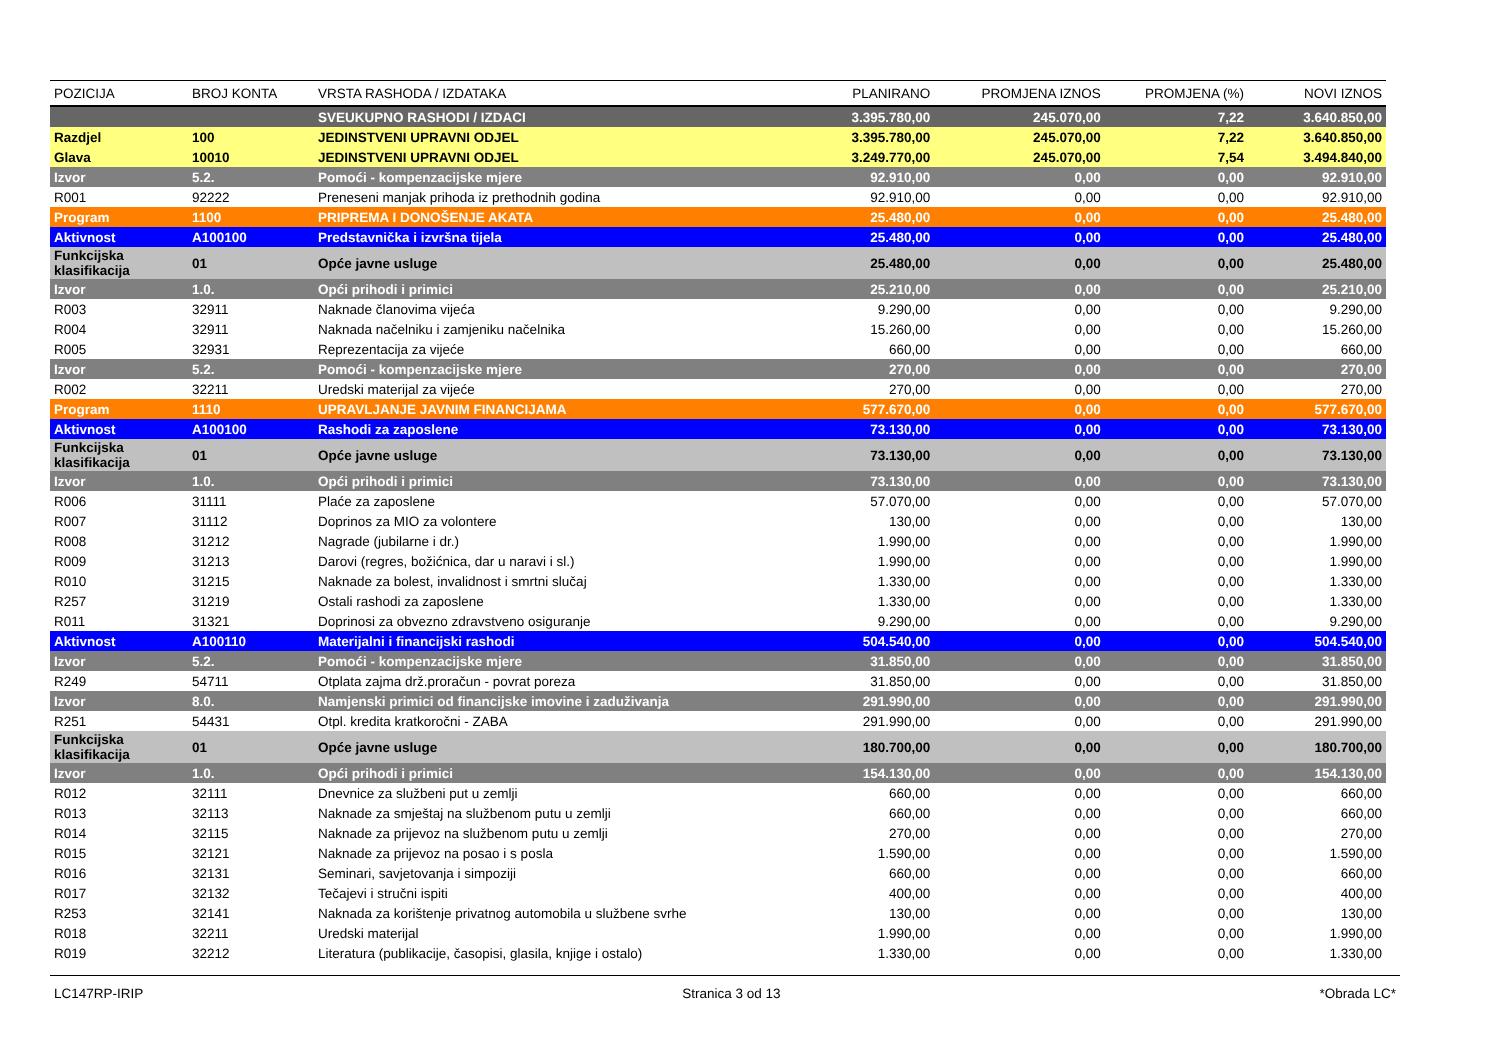| POZICIJA | BROJ KONTA | VRSTA RASHODA / IZDATAKA | PLANIRANO | PROMJENA IZNOS | PROMJENA (%) | NOVI IZNOS |
| --- | --- | --- | --- | --- | --- | --- |
| | | SVEUKUPNO RASHODI / IZDACI | 3.395.780,00 | 245.070,00 | 7,22 | 3.640.850,00 |
| Razdjel | 100 | JEDINSTVENI UPRAVNI ODJEL | 3.395.780,00 | 245.070,00 | 7,22 | 3.640.850,00 |
| Glava | 10010 | JEDINSTVENI UPRAVNI ODJEL | 3.249.770,00 | 245.070,00 | 7,54 | 3.494.840,00 |
| Izvor | 5.2. | Pomoći - kompenzacijske mjere | 92.910,00 | 0,00 | 0,00 | 92.910,00 |
| R001 | 92222 | Preneseni manjak prihoda iz prethodnih godina | 92.910,00 | 0,00 | 0,00 | 92.910,00 |
| Program | 1100 | PRIPREMA I DONOŠENJE AKATA | 25.480,00 | 0,00 | 0,00 | 25.480,00 |
| Aktivnost | A100100 | Predstavnička i izvršna tijela | 25.480,00 | 0,00 | 0,00 | 25.480,00 |
| Funkcijska klasifikacija | 01 | Opće javne usluge | 25.480,00 | 0,00 | 0,00 | 25.480,00 |
| Izvor | 1.0. | Opći prihodi i primici | 25.210,00 | 0,00 | 0,00 | 25.210,00 |
| R003 | 32911 | Naknade članovima vijeća | 9.290,00 | 0,00 | 0,00 | 9.290,00 |
| R004 | 32911 | Naknada načelniku i zamjeniku načelnika | 15.260,00 | 0,00 | 0,00 | 15.260,00 |
| R005 | 32931 | Reprezentacija za vijeće | 660,00 | 0,00 | 0,00 | 660,00 |
| Izvor | 5.2. | Pomoći - kompenzacijske mjere | 270,00 | 0,00 | 0,00 | 270,00 |
| R002 | 32211 | Uredski materijal za vijeće | 270,00 | 0,00 | 0,00 | 270,00 |
| Program | 1110 | UPRAVLJANJE JAVNIM FINANCIJAMA | 577.670,00 | 0,00 | 0,00 | 577.670,00 |
| Aktivnost | A100100 | Rashodi za zaposlene | 73.130,00 | 0,00 | 0,00 | 73.130,00 |
| Funkcijska klasifikacija | 01 | Opće javne usluge | 73.130,00 | 0,00 | 0,00 | 73.130,00 |
| Izvor | 1.0. | Opći prihodi i primici | 73.130,00 | 0,00 | 0,00 | 73.130,00 |
| R006 | 31111 | Plaće za zaposlene | 57.070,00 | 0,00 | 0,00 | 57.070,00 |
| R007 | 31112 | Doprinos za MIO za volontere | 130,00 | 0,00 | 0,00 | 130,00 |
| R008 | 31212 | Nagrade (jubilarne i dr.) | 1.990,00 | 0,00 | 0,00 | 1.990,00 |
| R009 | 31213 | Darovi (regres, božićnica, dar u naravi i sl.) | 1.990,00 | 0,00 | 0,00 | 1.990,00 |
| R010 | 31215 | Naknade za bolest, invalidnost i smrtni slučaj | 1.330,00 | 0,00 | 0,00 | 1.330,00 |
| R257 | 31219 | Ostali rashodi za zaposlene | 1.330,00 | 0,00 | 0,00 | 1.330,00 |
| R011 | 31321 | Doprinosi za obvezno zdravstveno osiguranje | 9.290,00 | 0,00 | 0,00 | 9.290,00 |
| Aktivnost | A100110 | Materijalni i financijski rashodi | 504.540,00 | 0,00 | 0,00 | 504.540,00 |
| Izvor | 5.2. | Pomoći - kompenzacijske mjere | 31.850,00 | 0,00 | 0,00 | 31.850,00 |
| R249 | 54711 | Otplata zajma drž.proračun - povrat poreza | 31.850,00 | 0,00 | 0,00 | 31.850,00 |
| Izvor | 8.0. | Namjenski primici od financijske imovine i zaduživanja | 291.990,00 | 0,00 | 0,00 | 291.990,00 |
| R251 | 54431 | Otpl. kredita kratkoročni - ZABA | 291.990,00 | 0,00 | 0,00 | 291.990,00 |
| Funkcijska klasifikacija | 01 | Opće javne usluge | 180.700,00 | 0,00 | 0,00 | 180.700,00 |
| Izvor | 1.0. | Opći prihodi i primici | 154.130,00 | 0,00 | 0,00 | 154.130,00 |
| R012 | 32111 | Dnevnice za službeni put u zemlji | 660,00 | 0,00 | 0,00 | 660,00 |
| R013 | 32113 | Naknade za smještaj na službenom putu u zemlji | 660,00 | 0,00 | 0,00 | 660,00 |
| R014 | 32115 | Naknade za prijevoz na službenom putu u zemlji | 270,00 | 0,00 | 0,00 | 270,00 |
| R015 | 32121 | Naknade za prijevoz na posao i s posla | 1.590,00 | 0,00 | 0,00 | 1.590,00 |
| R016 | 32131 | Seminari, savjetovanja i simpoziji | 660,00 | 0,00 | 0,00 | 660,00 |
| R017 | 32132 | Tečajevi i stručni ispiti | 400,00 | 0,00 | 0,00 | 400,00 |
| R253 | 32141 | Naknada za korištenje privatnog automobila u službene svrhe | 130,00 | 0,00 | 0,00 | 130,00 |
| R018 | 32211 | Uredski materijal | 1.990,00 | 0,00 | 0,00 | 1.990,00 |
| R019 | 32212 | Literatura (publikacije, časopisi, glasila, knjige i ostalo) | 1.330,00 | 0,00 | 0,00 | 1.330,00 |
LC147RP-IRIP Stranica 3 od 13 *Obrada LC*